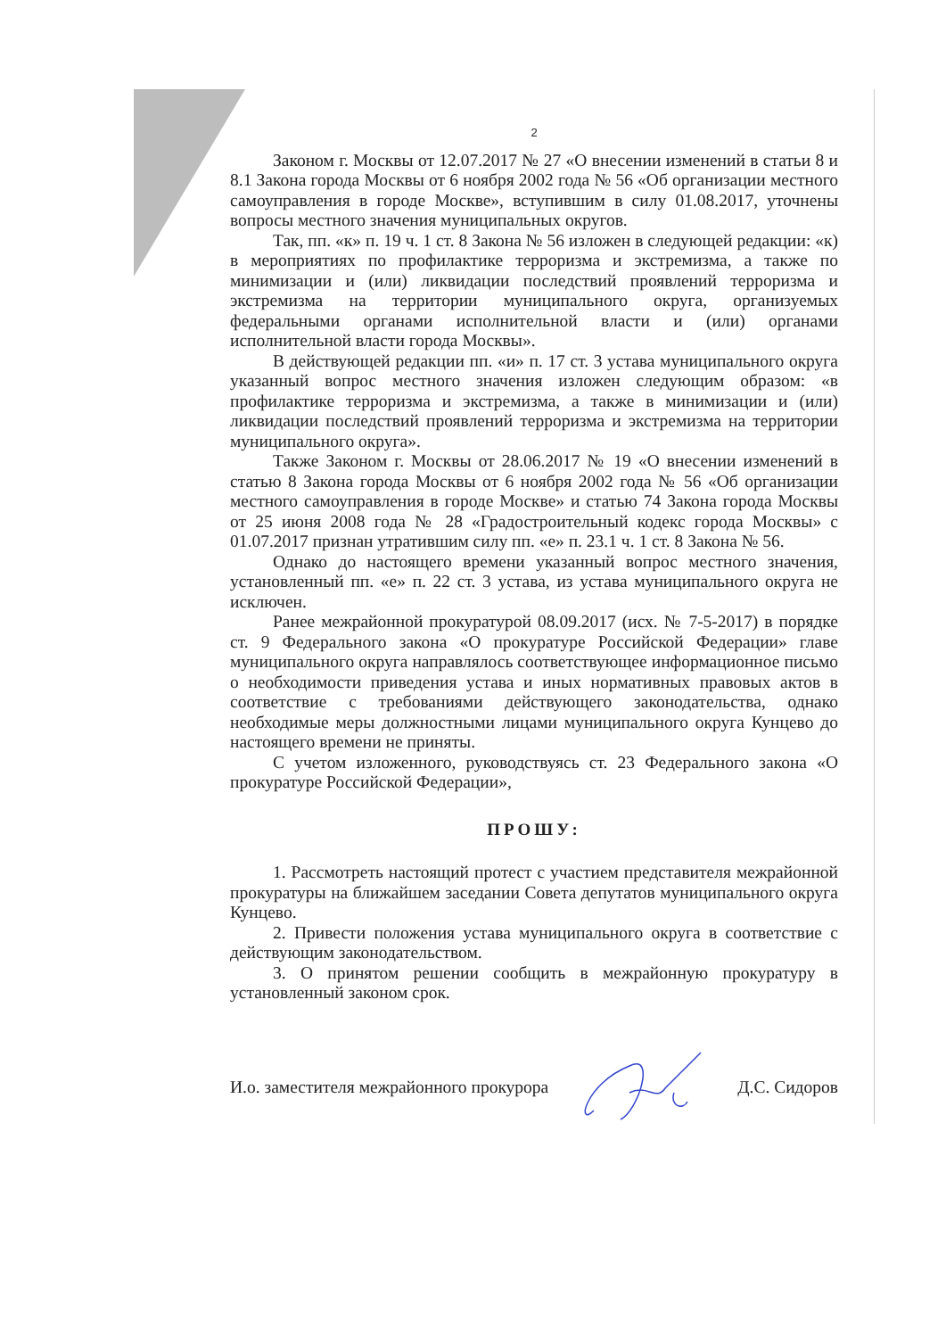2
Законом г. Москвы от 12.07.2017 № 27 «О внесении изменений в статьи 8 и 8.1 Закона города Москвы от 6 ноября 2002 года № 56 «Об организации местного самоуправления в городе Москве», вступившим в силу 01.08.2017, уточнены вопросы местного значения муниципальных округов.
Так, пп. «к» п. 19 ч. 1 ст. 8 Закона № 56 изложен в следующей редакции: «к) в мероприятиях по профилактике терроризма и экстремизма, а также по минимизации и (или) ликвидации последствий проявлений терроризма и экстремизма на территории муниципального округа, организуемых федеральными органами исполнительной власти и (или) органами исполнительной власти города Москвы».
В действующей редакции пп. «и» п. 17 ст. 3 устава муниципального округа указанный вопрос местного значения изложен следующим образом: «в профилактике терроризма и экстремизма, а также в минимизации и (или) ликвидации последствий проявлений терроризма и экстремизма на территории муниципального округа».
Также Законом г. Москвы от 28.06.2017 № 19 «О внесении изменений в статью 8 Закона города Москвы от 6 ноября 2002 года № 56 «Об организации местного самоуправления в городе Москве» и статью 74 Закона города Москвы от 25 июня 2008 года № 28 «Градостроительный кодекс города Москвы» с 01.07.2017 признан утратившим силу пп. «е» п. 23.1 ч. 1 ст. 8 Закона № 56.
Однако до настоящего времени указанный вопрос местного значения, установленный пп. «е» п. 22 ст. 3 устава, из устава муниципального округа не исключен.
Ранее межрайонной прокуратурой 08.09.2017 (исх. № 7-5-2017) в порядке ст. 9 Федерального закона «О прокуратуре Российской Федерации» главе муниципального округа направлялось соответствующее информационное письмо о необходимости приведения устава и иных нормативных правовых актов в соответствие с требованиями действующего законодательства, однако необходимые меры должностными лицами муниципального округа Кунцево до настоящего времени не приняты.
С учетом изложенного, руководствуясь ст. 23 Федерального закона «О прокуратуре Российской Федерации»,
ПРОШУ:
1. Рассмотреть настоящий протест с участием представителя межрайонной прокуратуры на ближайшем заседании Совета депутатов муниципального округа Кунцево.
2. Привести положения устава муниципального округа в соответствие с действующим законодательством.
3. О принятом решении сообщить в межрайонную прокуратуру в установленный законом срок.
И.о. заместителя межрайонного прокурора Д.С. Сидоров